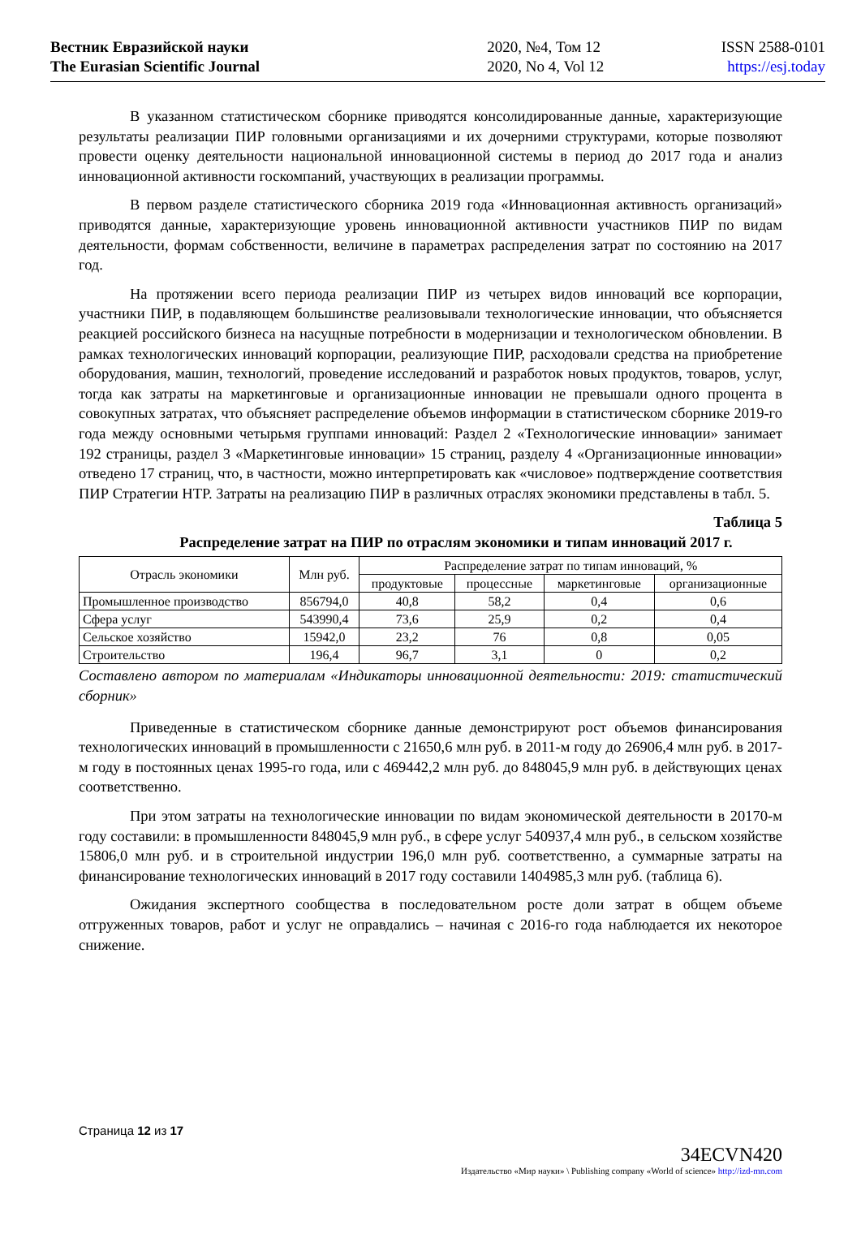Вестник Евразийской науки
The Eurasian Scientific Journal
2020, №4, Том 12
2020, No 4, Vol 12
ISSN 2588-0101
https://esj.today
В указанном статистическом сборнике приводятся консолидированные данные, характеризующие результаты реализации ПИР головными организациями и их дочерними структурами, которые позволяют провести оценку деятельности национальной инновационной системы в период до 2017 года и анализ инновационной активности госкомпаний, участвующих в реализации программы.
В первом разделе статистического сборника 2019 года «Инновационная активность организаций» приводятся данные, характеризующие уровень инновационной активности участников ПИР по видам деятельности, формам собственности, величине в параметрах распределения затрат по состоянию на 2017 год.
На протяжении всего периода реализации ПИР из четырех видов инноваций все корпорации, участники ПИР, в подавляющем большинстве реализовывали технологические инновации, что объясняется реакцией российского бизнеса на насущные потребности в модернизации и технологическом обновлении. В рамках технологических инноваций корпорации, реализующие ПИР, расходовали средства на приобретение оборудования, машин, технологий, проведение исследований и разработок новых продуктов, товаров, услуг, тогда как затраты на маркетинговые и организационные инновации не превышали одного процента в совокупных затратах, что объясняет распределение объемов информации в статистическом сборнике 2019-го года между основными четырьмя группами инноваций: Раздел 2 «Технологические инновации» занимает 192 страницы, раздел 3 «Маркетинговые инновации» 15 страниц, разделу 4 «Организационные инновации» отведено 17 страниц, что, в частности, можно интерпретировать как «числовое» подтверждение соответствия ПИР Стратегии НТР. Затраты на реализацию ПИР в различных отраслях экономики представлены в табл. 5.
Таблица 5
Распределение затрат на ПИР по отраслям экономики и типам инноваций 2017 г.
| Отрасль экономики | Млн руб. | Распределение затрат по типам инноваций, % | | | |
| --- | --- | --- | --- | --- | --- |
| | | продуктовые | процессные | маркетинговые | организационные |
| Промышленное производство | 856794,0 | 40,8 | 58,2 | 0,4 | 0,6 |
| Сфера услуг | 543990,4 | 73,6 | 25,9 | 0,2 | 0,4 |
| Сельское хозяйство | 15942,0 | 23,2 | 76 | 0,8 | 0,05 |
| Строительство | 196,4 | 96,7 | 3,1 | 0 | 0,2 |
Составлено автором по материалам «Индикаторы инновационной деятельности: 2019: статистический сборник»
Приведенные в статистическом сборнике данные демонстрируют рост объемов финансирования технологических инноваций в промышленности с 21650,6 млн руб. в 2011-м году до 26906,4 млн руб. в 2017-м году в постоянных ценах 1995-го года, или с 469442,2 млн руб. до 848045,9 млн руб. в действующих ценах соответственно.
При этом затраты на технологические инновации по видам экономической деятельности в 20170-м году составили: в промышленности 848045,9 млн руб., в сфере услуг 540937,4 млн руб., в сельском хозяйстве 15806,0 млн руб. и в строительной индустрии 196,0 млн руб. соответственно, а суммарные затраты на финансирование технологических инноваций в 2017 году составили 1404985,3 млн руб. (таблица 6).
Ожидания экспертного сообщества в последовательном росте доли затрат в общем объеме отгруженных товаров, работ и услуг не оправдались – начиная с 2016-го года наблюдается их некоторое снижение.
Страница 12 из 17
34ECVN420
Издательство «Мир науки» \ Publishing company «World of science» http://izd-mn.com